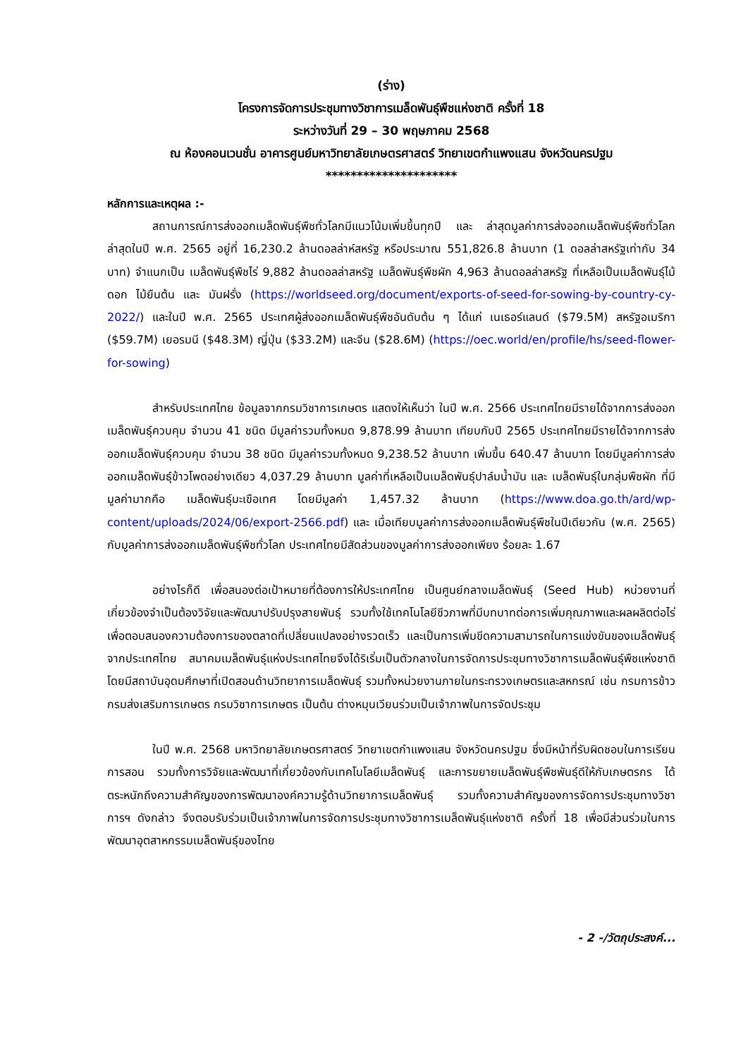(ร่าง)
โครงการจัดการประชุมทางวิชาการเมล็ดพันธุ์พืชแห่งชาติ ครั้งที่ 18
ระหว่างวันที่ 29 – 30 พฤษภาคม 2568
ณ ห้องคอนเวนชั่น อาคารศูนย์มหาวิทยาลัยเกษตรศาสตร์ วิทยาเขตกำแพงแสน จังหวัดนครปฐม
*********************
หลักการและเหตุผล :-
สถานการณ์การส่งออกเมล็ดพันธุ์พืชทั่วโลกมีแนวโน้มเพิ่มขึ้นทุกปี และ ล่าสุดมูลค่าการส่งออกเมล็ดพันธุ์พืชทั่วโลกล่าสุดในปี พ.ศ. 2565 อยู่ที่ 16,230.2 ล้านดอลล่าห์สหรัฐ หรือประมาณ 551,826.8 ล้านบาท (1 ดอลล่าสหรัฐเท่ากับ 34 บาท) จำแนกเป็น เมล็ดพันธุ์พืชไร่ 9,882 ล้านดอลล่าสหรัฐ เมล็ดพันธุ์พืชผัก 4,963 ล้านดอลล่าสหรัฐ ที่เหลือเป็นเมล็ดพันธุ์ไม้ดอก ไม้ยืนต้น และ มันฝรั่ง (https://worldseed.org/document/exports-of-seed-for-sowing-by-country-cy-2022/) และในปี พ.ศ. 2565 ประเทศผู้ส่งออกเมล็ดพันธุ์พืชอันดับต้น ๆ ได้แก่ เนเธอร์แลนด์ ($79.5M) สหรัฐอเมริกา ($59.7M) เยอรมนี ($48.3M) ญี่ปุ่น ($33.2M) และจีน ($28.6M) (https://oec.world/en/profile/hs/seed-flower-for-sowing)
สำหรับประเทศไทย ข้อมูลจากกรมวิชาการเกษตร แสดงให้เห็นว่า ในปี พ.ศ. 2566 ประเทศไทยมีรายได้จากการส่งออกเมล็ดพันธุ์ควบคุม จำนวน 41 ชนิด มีมูลค่ารวมทั้งหมด 9,878.99 ล้านบาท เทียบกับปี 2565 ประเทศไทยมีรายได้จากการส่งออกเมล็ดพันธุ์ควบคุม จำนวน 38 ชนิด มีมูลค่ารวมทั้งหมด 9,238.52 ล้านบาท เพิ่มขึ้น 640.47 ล้านบาท โดยมีมูลค่าการส่งออกเมล็ดพันธุ์ข้าวโพดอย่างเดียว 4,037.29 ล้านบาท มูลค่าที่เหลือเป็นเมล็ดพันธุ์ปาล์มน้ำมัน และ เมล็ดพันธุ์ในกลุ่มพืชผัก ที่มีมูลค่ามากคือ เมล็ดพันธุ์มะเขือเทศ โดยมีมูลค่า 1,457.32 ล้านบาท (https://www.doa.go.th/ard/wp-content/uploads/2024/06/export-2566.pdf) และ เมื่อเทียบมูลค่าการส่งออกเมล็ดพันธุ์พืชในปีเดียวกัน (พ.ศ. 2565) กับมูลค่าการส่งออกเมล็ดพันธุ์พืชทั่วโลก ประเทศไทยมีสัดส่วนของมูลค่าการส่งออกเพียง ร้อยละ 1.67
อย่างไรก็ดี เพื่อสนองต่อเป้าหมายที่ต้องการให้ประเทศไทย เป็นศูนย์กลางเมล็ดพันธุ์ (Seed Hub) หน่วยงานที่เกี่ยวข้องจำเป็นต้องวิจัยและพัฒนาปรับปรุงสายพันธุ์ รวมทั้งใช้เทคโนโลยีชีวภาพที่มีบทบาทต่อการเพิ่มคุณภาพและผลผลิตต่อไร่ เพื่อตอบสนองความต้องการของตลาดที่เปลี่ยนแปลงอย่างรวดเร็ว และเป็นการเพิ่มขีดความสามารถในการแข่งขันของเมล็ดพันธุ์จากประเทศไทย สมาคมเมล็ดพันธุ์แห่งประเทศไทยจึงได้ริเริ่มเป็นตัวกลางในการจัดการประชุมทางวิชาการเมล็ดพันธุ์พืชแห่งชาติ โดยมีสถาบันอุดมศึกษาที่เปิดสอนด้านวิทยาการเมล็ดพันธุ์ รวมทั้งหน่วยงานภายในกระทรวงเกษตรและสหกรณ์ เช่น กรมการข้าว กรมส่งเสริมการเกษตร กรมวิชาการเกษตร เป็นต้น ต่างหมุนเวียนร่วมเป็นเจ้าภาพในการจัดประชุม
ในปี พ.ศ. 2568 มหาวิทยาลัยเกษตรศาสตร์ วิทยาเขตกำแพงแสน จังหวัดนครปฐม ซึ่งมีหน้าที่รับผิดชอบในการเรียนการสอน รวมทั้งการวิจัยและพัฒนาที่เกี่ยวข้องกับเทคโนโลยีเมล็ดพันธุ์ และการขยายเมล็ดพันธุ์พืชพันธุ์ดีให้กับเกษตรกร ได้ตระหนักถึงความสำคัญของการพัฒนาองค์ความรู้ด้านวิทยาการเมล็ดพันธุ์ รวมทั้งความสำคัญของการจัดการประชุมทางวิชาการฯ ดังกล่าว จึงตอบรับร่วมเป็นเจ้าภาพในการจัดการประชุมทางวิชาการเมล็ดพันธุ์แห่งชาติ ครั้งที่ 18 เพื่อมีส่วนร่วมในการพัฒนาอุตสาหกรรมเมล็ดพันธุ์ของไทย
- 2 -/วัตถุประสงค์...